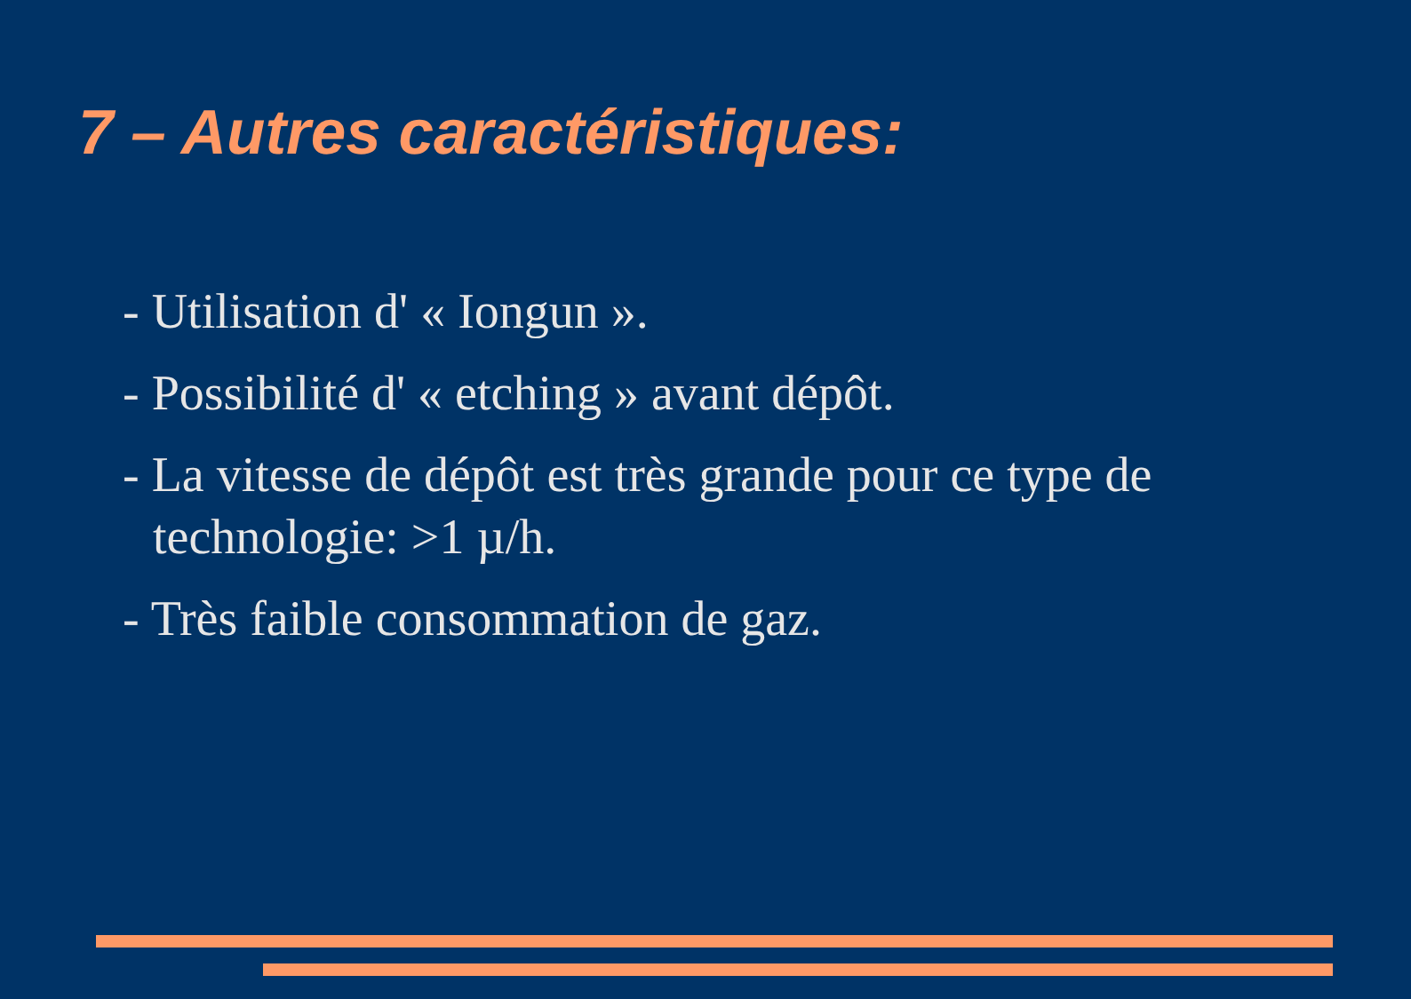7 – Autres caractéristiques:
- Utilisation d' « Iongun ».
- Possibilité d' « etching » avant dépôt.
- La vitesse de dépôt est très grande pour ce type de technologie: >1 µ/h.
- Très faible consommation de gaz.